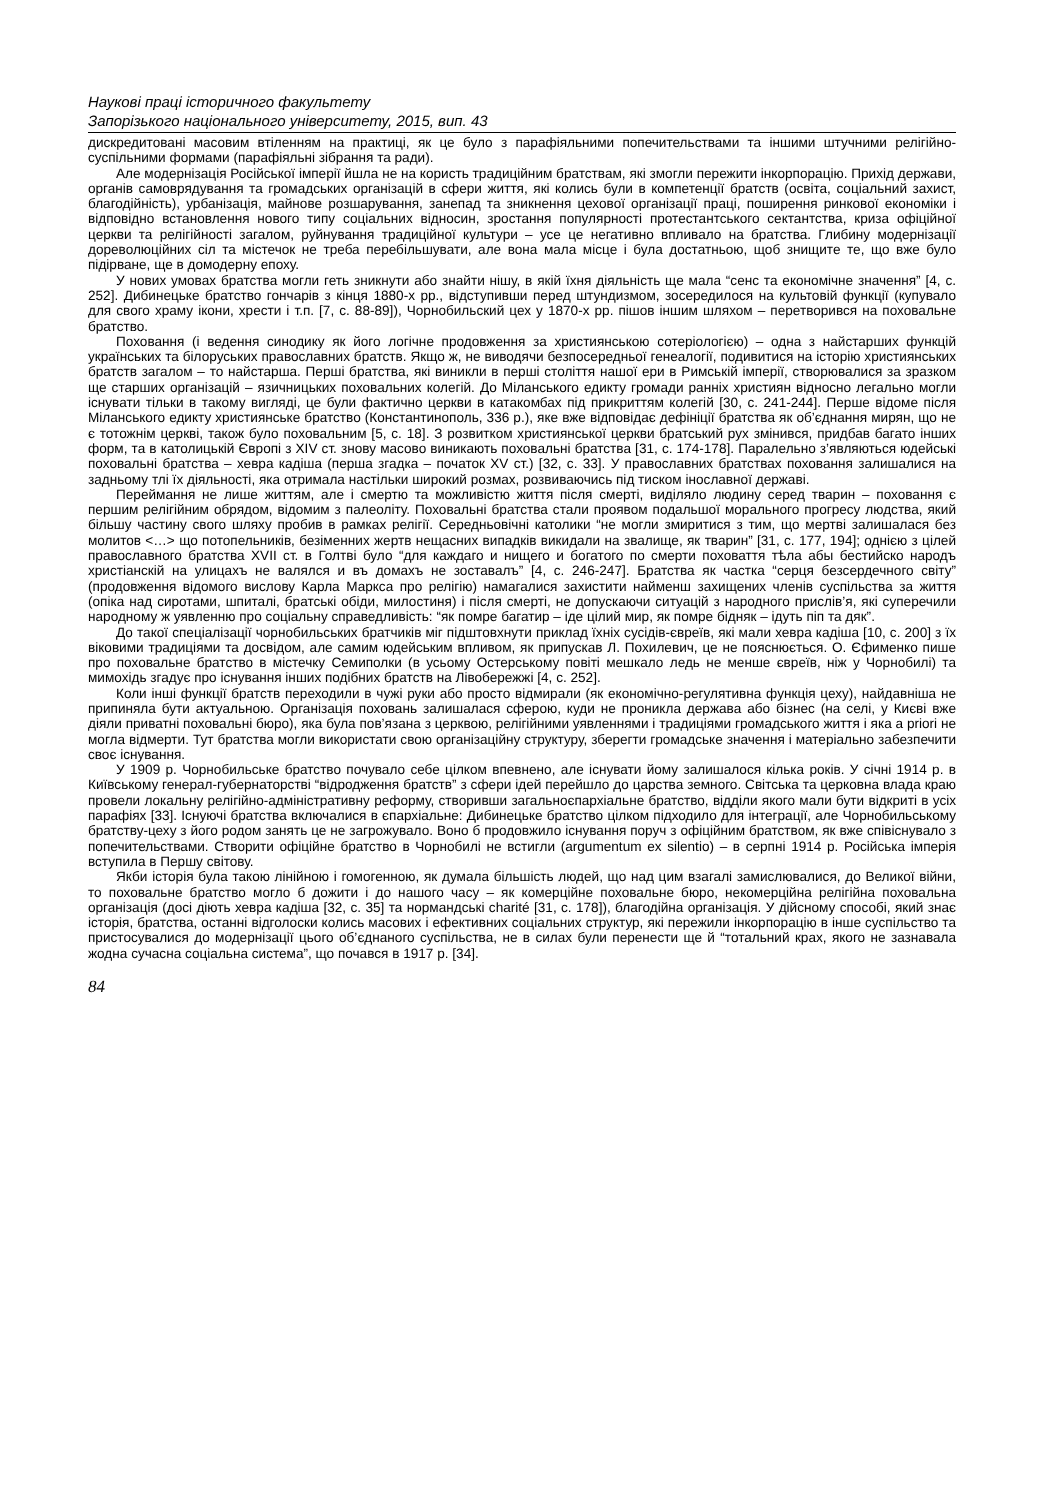Наукові праці історичного факультету
Запорізького національного університету, 2015, вип. 43
дискредитовані масовим втіленням на практиці, як це було з парафіяльними попечительствами та іншими штучними релігійно-суспільними формами (парафіяльні зібрання та ради).
Але модернізація Російської імперії йшла не на користь традиційним братствам, які змогли пережити інкорпорацію. Прихід держави, органів самоврядування та громадських організацій в сфери життя, які колись були в компетенції братств (освіта, соціальний захист, благодійність), урбанізація, майнове розшарування, занепад та зникнення цехової організації праці, поширення ринкової економіки і відповідно встановлення нового типу соціальних відносин, зростання популярності протестантського сектантства, криза офіційної церкви та релігійності загалом, руйнування традиційної культури – усе це негативно впливало на братства. Глибину модернізації дореволюційних сіл та містечок не треба перебільшувати, але вона мала місце і була достатньою, щоб знищите те, що вже було підірване, ще в домодерну епоху.
У нових умовах братства могли геть зникнути або знайти нішу, в якій їхня діяльність ще мала “сенс та економічне значення” [4, с. 252]. Дибинецьке братство гончарів з кінця 1880-х рр., відступивши перед штундизмом, зосередилося на культовій функції (купувало для свого храму ікони, хрести і т.п. [7, с. 88-89]), Чорнобильский цех у 1870-х рр. пішов іншим шляхом – перетворився на поховальне братство.
Поховання (і ведення синодику як його логічне продовження за християнською сотеріологією) – одна з найстарших функцій українських та білоруських православних братств. Якщо ж, не виводячи безпосередньої генеалогії, подивитися на історію християнських братств загалом – то найстарша. Перші братства, які виникли в перші століття нашої ери в Римській імперії, створювалися за зразком ще старших організацій – язичницьких поховальних колегій. До Міланського едикту громади ранніх християн відносно легально могли існувати тільки в такому вигляді, це були фактично церкви в катакомбах під прикриттям колегій [30, с. 241-244]. Перше відоме після Міланського едикту християнське братство (Константинополь, 336 р.), яке вже відповідає дефініції братства як об’єднання мирян, що не є тотожнім церкві, також було поховальним [5, с. 18]. З розвитком християнської церкви братський рух змінився, придбав багато інших форм, та в католицькій Європі з XIV ст. знову масово виникають поховальні братства [31, с. 174-178]. Паралельно з’являються юдейські поховальні братства – хевра кадіша (перша згадка – початок XV ст.) [32, с. 33]. У православних братствах поховання залишалися на задньому тлі їх діяльності, яка отримала настільки широкий розмах, розвиваючись під тиском інославної державі.
Переймання не лише життям, але і смертю та можливістю життя після смерті, виділяло людину серед тварин – поховання є першим релігійним обрядом, відомим з палеоліту. Поховальні братства стали проявом подальшої морального прогресу людства, який більшу частину свого шляху пробив в рамках релігії. Середньовічні католики “не могли змиритися з тим, що мертві залишалася без молитов <…> що потопельників, безіменних жертв нещасних випадків викидали на звалище, як тварин” [31, с. 177, 194]; однією з цілей православного братства XVII ст. в Голтві було “для каждаго и нищего и богатого по смерти поховаття тѣла абы бестийско народъ христіанскій на улицахъ не валялся и въ домахъ не зоставалъ” [4, с. 246-247]. Братства як частка “серця безсердечного світу” (продовження відомого вислову Карла Маркса про релігію) намагалися захистити найменш захищених членів суспільства за життя (опіка над сиротами, шпиталі, братські обіди, милостиня) і після смерті, не допускаючи ситуацій з народного прислів’я, які суперечили народному ж уявленню про соціальну справедливість: “як помре багатир – іде цілий мир, як помре бідняк – ідуть піп та дяк”.
До такої спеціалізації чорнобильських братчиків міг підштовхнути приклад їхніх сусідів-євреїв, які мали хевра кадіша [10, с. 200] з їх віковими традиціями та досвідом, але самим юдейським впливом, як припускав Л. Похилевич, це не пояснюється. О. Єфименко пише про поховальне братство в містечку Семиполки (в усьому Остерському повіті мешкало ледь не менше євреїв, ніж у Чорнобилі) та мимохідь згадує про існування інших подібних братств на Лівобережжі [4, с. 252].
Коли інші функції братств переходили в чужі руки або просто відмирали (як економічно-регулятивна функція цеху), найдавніша не припиняла бути актуальною. Організація поховань залишалася сферою, куди не проникла держава або бізнес (на селі, у Києві вже діяли приватні поховальні бюро), яка була пов’язана з церквою, релігійними уявленнями і традиціями громадського життя і яка a priori не могла відмерти. Тут братства могли використати свою організаційну структуру, зберегти громадське значення і матеріально забезпечити своє існування.
У 1909 р. Чорнобильське братство почувало себе цілком впевнено, але існувати йому залишалося кілька років. У січні 1914 р. в Київському генерал-губернаторстві “відродження братств” з сфери ідей перейшло до царства земного. Світська та церковна влада краю провели локальну релігійно-адміністративну реформу, створивши загальноєпархіальне братство, відділи якого мали бути відкриті в усіх парафіях [33]. Існуючі братства включалися в єпархіальне: Дибинецьке братство цілком підходило для інтеграції, але Чорнобильському братству-цеху з його родом занять це не загрожувало. Воно б продовжило існування поруч з офіційним братством, як вже співіснувало з попечительствами. Створити офіційне братство в Чорнобилі не встигли (argumentum ex silentio) – в серпні 1914 р. Російська імперія вступила в Першу світову.
Якби історія була такою лінійною і гомогенною, як думала більшість людей, що над цим взагалі замислювалися, до Великої війни, то поховальне братство могло б дожити і до нашого часу – як комерційне поховальне бюро, некомерційна релігійна поховальна організація (досі діють хевра кадіша [32, с. 35] та нормандські charité [31, с. 178]), благодійна організація. У дійсному способі, який знає історія, братства, останні відголоски колись масових і ефективних соціальних структур, які пережили інкорпорацію в інше суспільство та пристосувалися до модернізації цього об’єднаного суспільства, не в силах були перенести ще й “тотальний крах, якого не зазнавала жодна сучасна соціальна система”, що почався в 1917 р. [34].
84